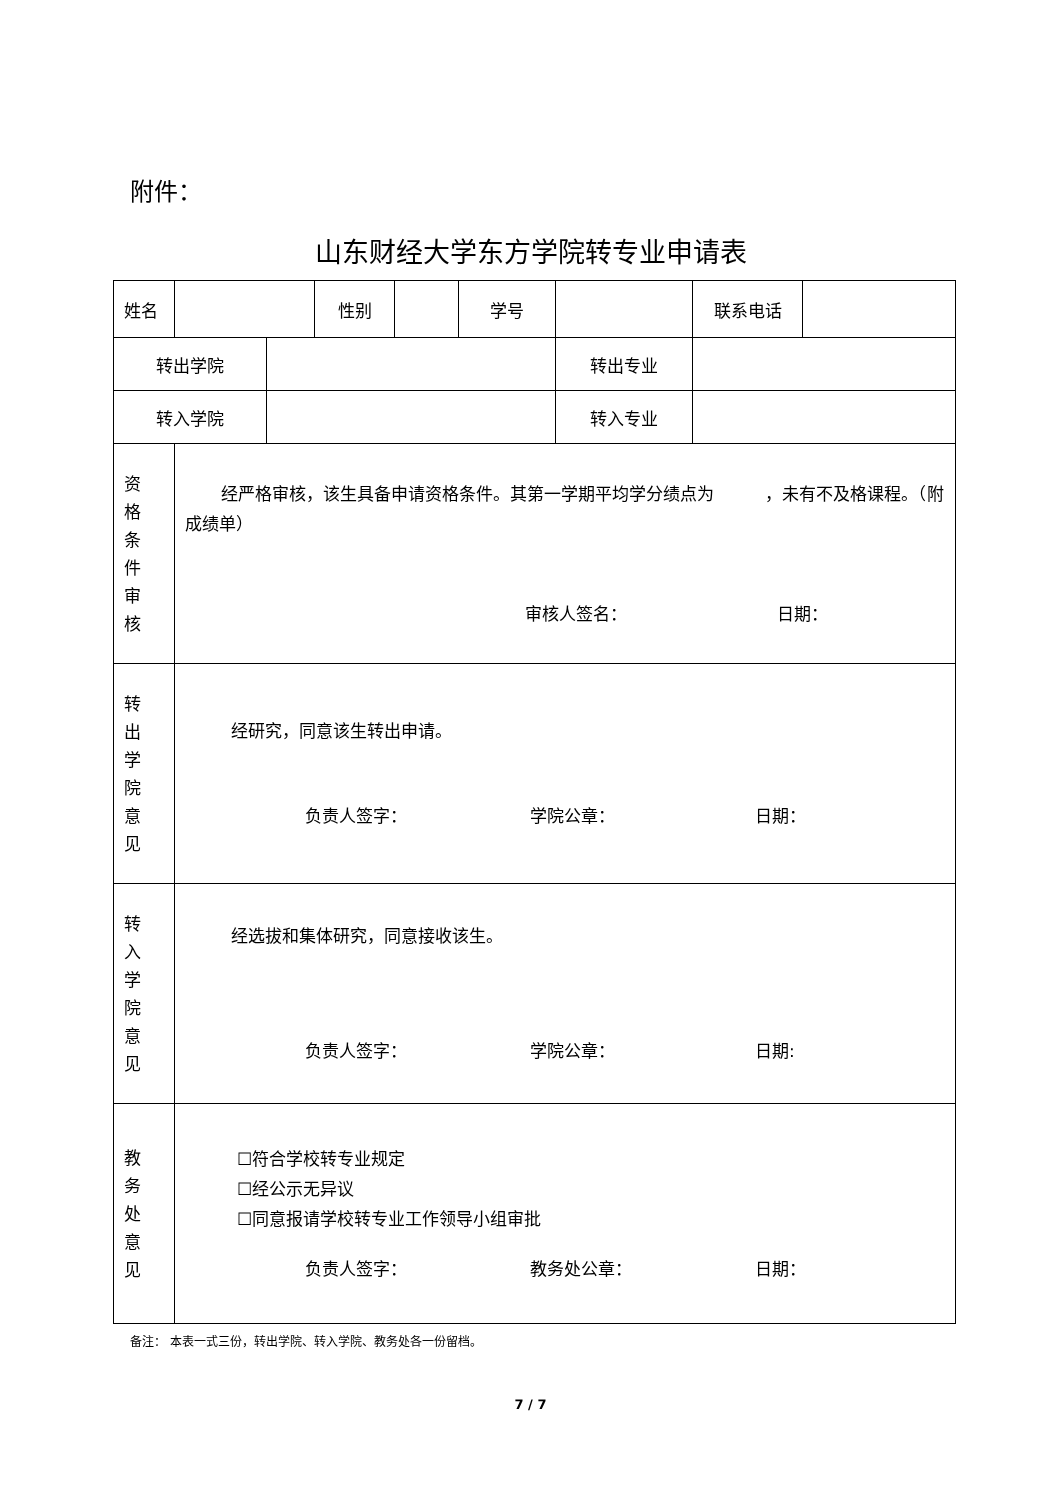附件：
山东财经大学东方学院转专业申请表
| 姓名 | | | 性别 | | 学号 | | 联系电话 | |
| 转出学院 | | | | | | 转出专业 | | |
| 转入学院 | | | | | | 转入专业 | | |
| 资格条件审核 | 经严格审核，该生具备申请资格条件。其第一学期平均学分绩点为 ，未有不及格课程。（附成绩单） 审核人签名： 日期： | | | | | | | |
| 转出学院意见 | 经研究，同意该生转出申请。 负责人签字： 学院公章： 日期： | | | | | | | |
| 转入学院意见 | 经选拔和集体研究，同意接收该生。 负责人签字： 学院公章： 日期: | | | | | | | |
| 教务处意见 | ☐符合学校转专业规定 ☐经公示无异议 ☐同意报请学校转专业工作领导小组审批 负责人签字： 教务处公章： 日期： | | | | | | | |
备注： 本表一式三份，转出学院、转入学院、教务处各一份留档。
7 / 7